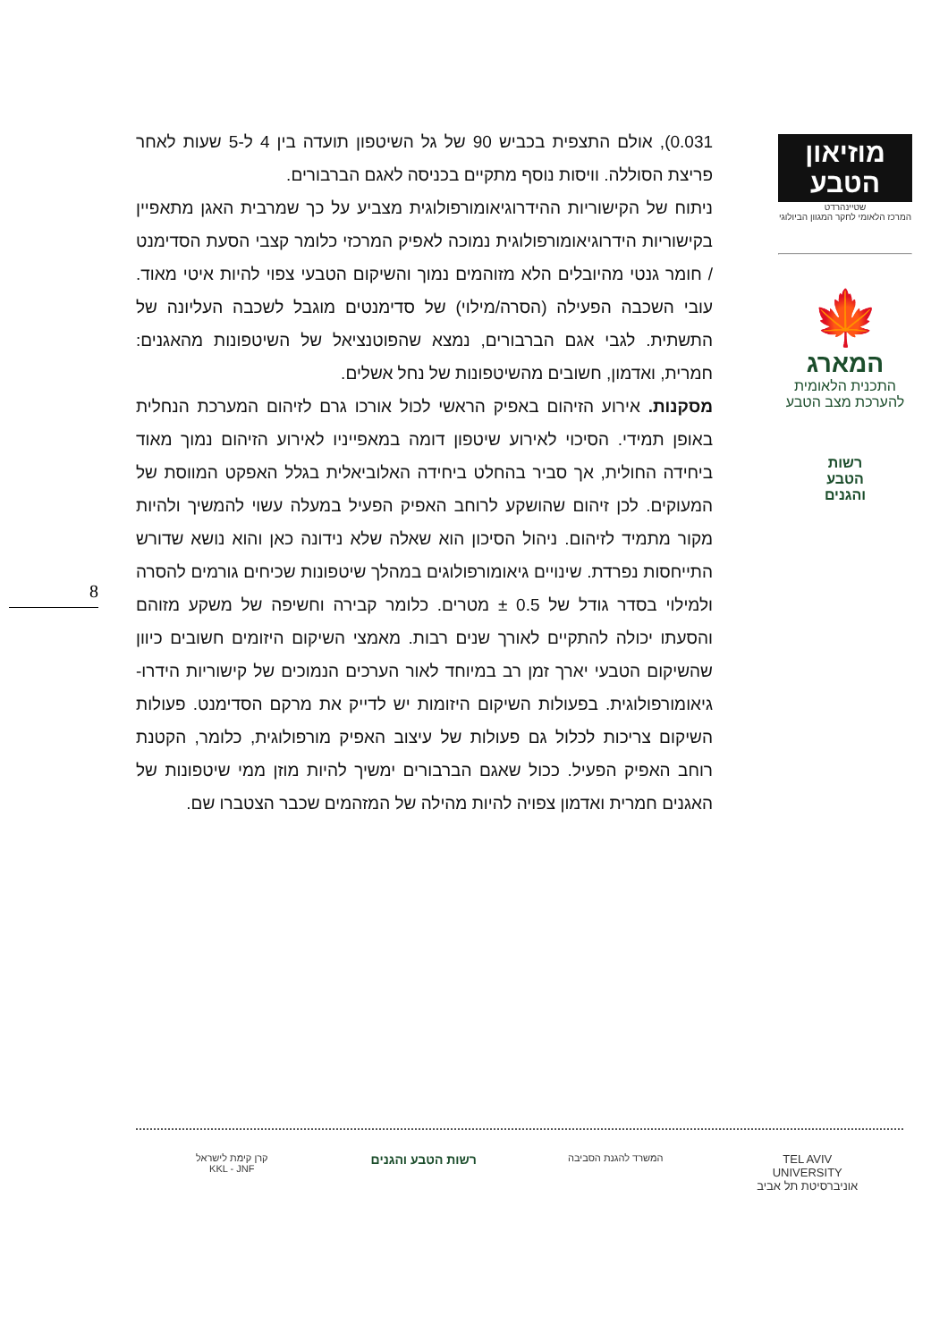מוזיאון הטבע
שטיינהרדט
המרכז הלאומי לחקר המגוון הביולוגי
🍁
המארג
התכנית הלאומית
להערכת מצב הטבע
רשות
הטבע
והגנים
0.031), אולם התצפית בכביש 90 של גל השיטפון תועדה בין 4 ל-5 שעות לאחר פריצת הסוללה. וויסות נוסף מתקיים בכניסה לאגם הברבורים.
ניתוח של הקישוריות ההידרוגיאומורפולוגית מצביע על כך שמרבית האגן מתאפיין בקישוריות הידרוגיאומורפולוגית נמוכה לאפיק המרכזי כלומר קצבי הסעת הסדימנט / חומר גנטי מהיובלים הלא מזוהמים נמוך והשיקום הטבעי צפוי להיות איטי מאוד. עובי השכבה הפעילה (הסרה/מילוי) של סדימנטים מוגבל לשכבה העליונה של התשתית. לגבי אגם הברבורים, נמצא שהפוטנציאל של השיטפונות מהאגנים: חמרית, ואדמון, חשובים מהשיטפונות של נחל אשלים.
מסקנות. אירוע הזיהום באפיק הראשי לכול אורכו גרם לזיהום המערכת הנחלית באופן תמידי. הסיכוי לאירוע שיטפון דומה במאפייניו לאירוע הזיהום נמוך מאוד ביחידה החולית, אך סביר בהחלט ביחידה האלוביאלית בגלל האפקט המווסת של המעוקים. לכן זיהום שהושקע לרוחב האפיק הפעיל במעלה עשוי להמשיך ולהיות מקור מתמיד לזיהום. ניהול הסיכון הוא שאלה שלא נידונה כאן והוא נושא שדורש התייחסות נפרדת. שינויים גיאומורפולוגים במהלך שיטפונות שכיחים גורמים להסרה ולמילוי בסדר גודל של 0.5 ± מטרים. כלומר קבירה וחשיפה של משקע מזוהם והסעתו יכולה להתקיים לאורך שנים רבות. מאמצי השיקום היזומים חשובים כיוון שהשיקום הטבעי יארך זמן רב במיוחד לאור הערכים הנמוכים של קישוריות הידרו-גיאומורפולוגית. בפעולות השיקום היזומות יש לדייק את מרקם הסדימנט. פעולות השיקום צריכות לכלול גם פעולות של עיצוב האפיק מורפולוגית, כלומר, הקטנת רוחב האפיק הפעיל. ככול שאגם הברבורים ימשיך להיות מוזן ממי שיטפונות של האגנים חמרית ואדמון צפויה להיות מהילה של המזהמים שכבר הצטברו שם.
8
קרן קימת לישראל
KKL - JNF
רשות הטבע והגנים
המשרד להגנת הסביבה
TEL AVIV UNIVERSITY
אוניברסיטת תל אביב